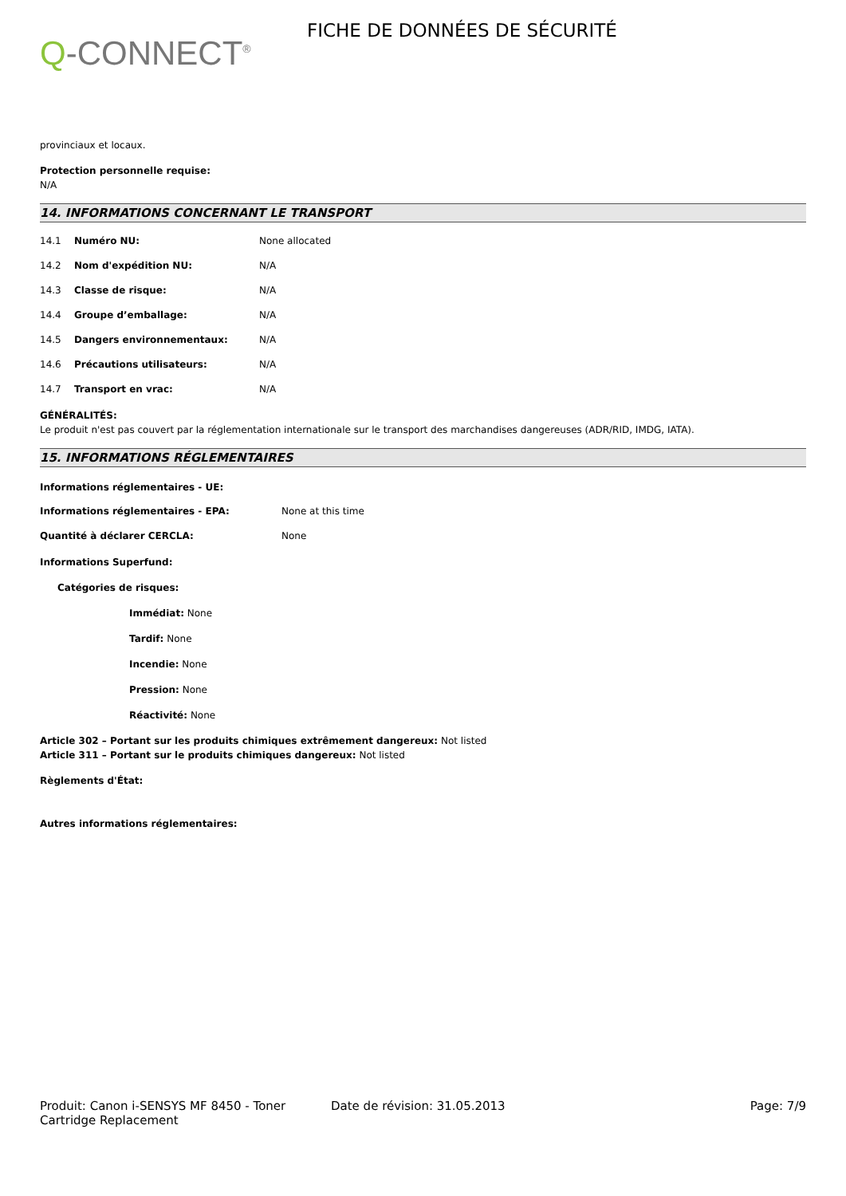Q-CONNECT<sup>®</sup>
FICHE DE DONNÉES DE SÉCURITÉ
provinciaux et locaux.
Protection personnelle requise:
N/A
14. INFORMATIONS CONCERNANT LE TRANSPORT
14.1 Numéro NU: None allocated
14.2 Nom d'expédition NU: N/A
14.3 Classe de risque: N/A
14.4 Groupe d’emballage: N/A
14.5 Dangers environnementaux: N/A
14.6 Précautions utilisateurs: N/A
14.7 Transport en vrac: N/A
GÉNÉRALITÉS:
Le produit n'est pas couvert par la réglementation internationale sur le transport des marchandises dangereuses (ADR/RID, IMDG, IATA).
15. INFORMATIONS RÉGLEMENTAIRES
Informations réglementaires - UE:
Informations réglementaires - EPA: None at this time
Quantité à déclarer CERCLA: None
Informations Superfund:
Catégories de risques:
Immédiat: None
Tardif: None
Incendie: None
Pression: None
Réactivité: None
Article 302 – Portant sur les produits chimiques extrêmement dangereux: Not listed
Article 311 – Portant sur le produits chimiques dangereux: Not listed
Règlements d'État:
Autres informations réglementaires:
Produit: Canon i-SENSYS MF 8450 - Toner Cartridge Replacement
Date de révision: 31.05.2013 Page: 7/9